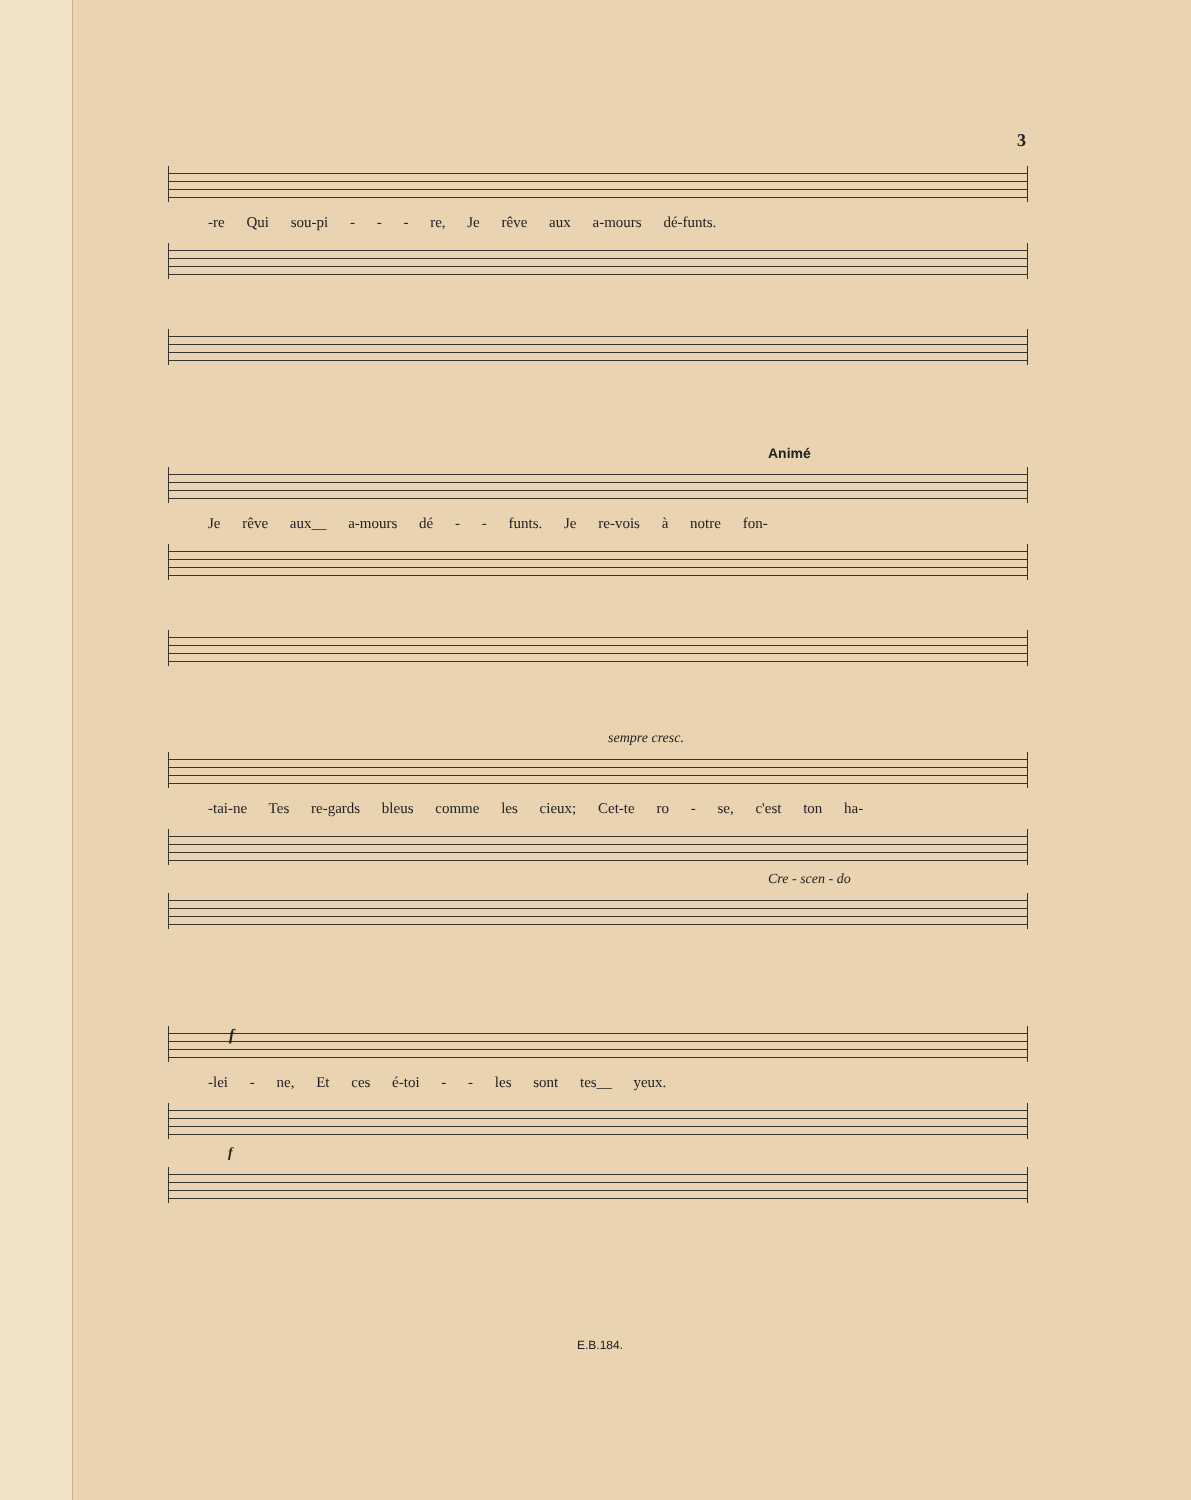3
-re Qui sou-pi - - - re, Je rêve aux a-mours dé-funts.
Animé
Je rêve aux__ a-mours dé - - funts. Je re-vois à notre fon-
sempre cresc.
-tai-ne Tes re-gards bleus comme les cieux; Cet-te ro - se, c'est ton ha-
Cre - scen - do
f
-lei - ne, Et ces é-toi - - les sont tes__ yeux.
f
E.B.184.